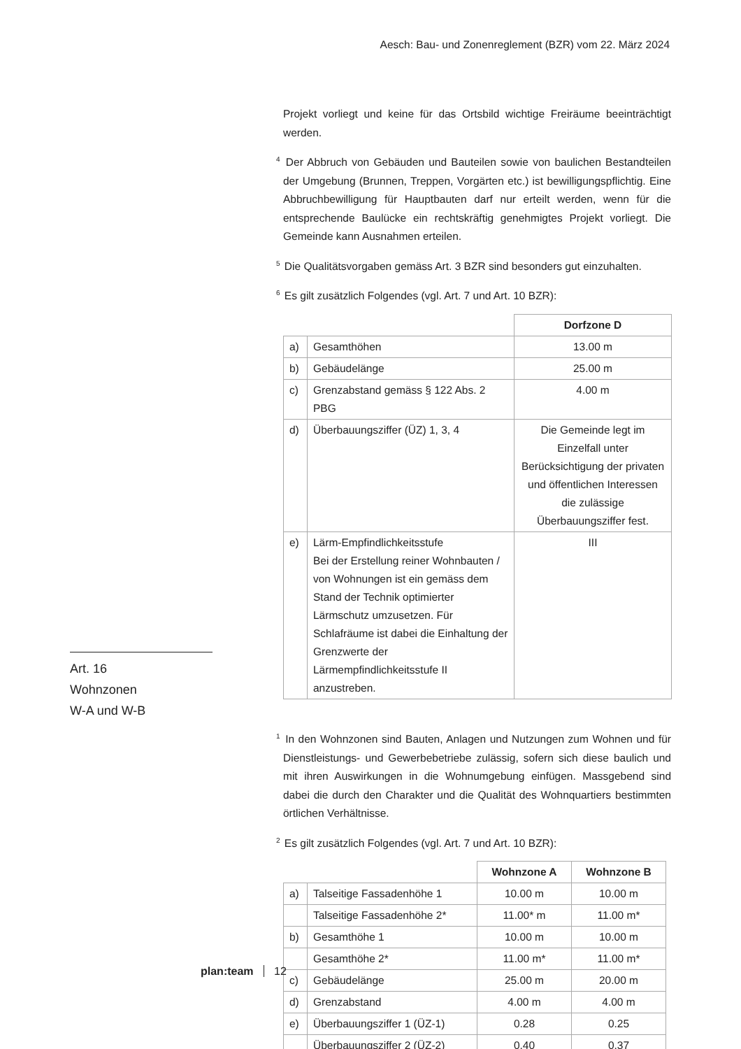Aesch: Bau- und Zonenreglement (BZR) vom 22. März 2024
Art. 16
Wohnzonen
W-A und W-B
Projekt vorliegt und keine für das Ortsbild wichtige Freiräume beeinträchtigt werden.
<sup>4</sup> Der Abbruch von Gebäuden und Bauteilen sowie von baulichen Bestandteilen der Umgebung (Brunnen, Treppen, Vorgärten etc.) ist bewilligungspflichtig. Eine Abbruchbewilligung für Hauptbauten darf nur erteilt werden, wenn für die entsprechende Baulücke ein rechtskräftig genehmigtes Projekt vorliegt. Die Gemeinde kann Ausnahmen erteilen.
<sup>5</sup> Die Qualitätsvorgaben gemäss Art. 3 BZR sind besonders gut einzuhalten.
<sup>6</sup> Es gilt zusätzlich Folgendes (vgl. Art. 7 und Art. 10 BZR):
| | | Dorfzone D |
| a) | Gesamthöhen | 13.00 m |
| b) | Gebäudelänge | 25.00 m |
| c) | Grenzabstand gemäss § 122 Abs. 2 PBG | 4.00 m |
| d) | Überbauungsziffer (ÜZ) 1, 3, 4 | Die Gemeinde legt im Einzelfall unter Berücksichtigung der privaten und öffentlichen Interessen die zulässige Überbauungsziffer fest. |
| e) | Lärm-Empfindlichkeitsstufe Bei der Erstellung reiner Wohnbauten / von Wohnungen ist ein gemäss dem Stand der Technik optimierter Lärmschutz umzusetzen. Für Schlafräume ist dabei die Einhaltung der Grenzwerte der Lärmempfindlichkeitsstufe II anzustreben. | III |
<sup>1</sup> In den Wohnzonen sind Bauten, Anlagen und Nutzungen zum Wohnen und für Dienstleistungs- und Gewerbebetriebe zulässig, sofern sich diese baulich und mit ihren Auswirkungen in die Wohnumgebung einfügen. Massgebend sind dabei die durch den Charakter und die Qualität des Wohnquartiers bestimmten örtlichen Verhältnisse.
<sup>2</sup> Es gilt zusätzlich Folgendes (vgl. Art. 7 und Art. 10 BZR):
| | | Wohnzone A | Wohnzone B |
| a) | Talseitige Fassadenhöhe 1 | 10.00 m | 10.00 m |
| | Talseitige Fassadenhöhe 2* | 11.00* m | 11.00 m* |
| b) | Gesamthöhe 1 | 10.00 m | 10.00 m |
| | Gesamthöhe 2* | 11.00 m* | 11.00 m* |
| c) | Gebäudelänge | 25.00 m | 20.00 m |
| d) | Grenzabstand | 4.00 m | 4.00 m |
| e) | Überbauungsziffer 1 (ÜZ-1) | 0.28 | 0.25 |
| | Überbauungsziffer 2 (ÜZ-2) | 0.40 | 0.37 |
plan:team 12